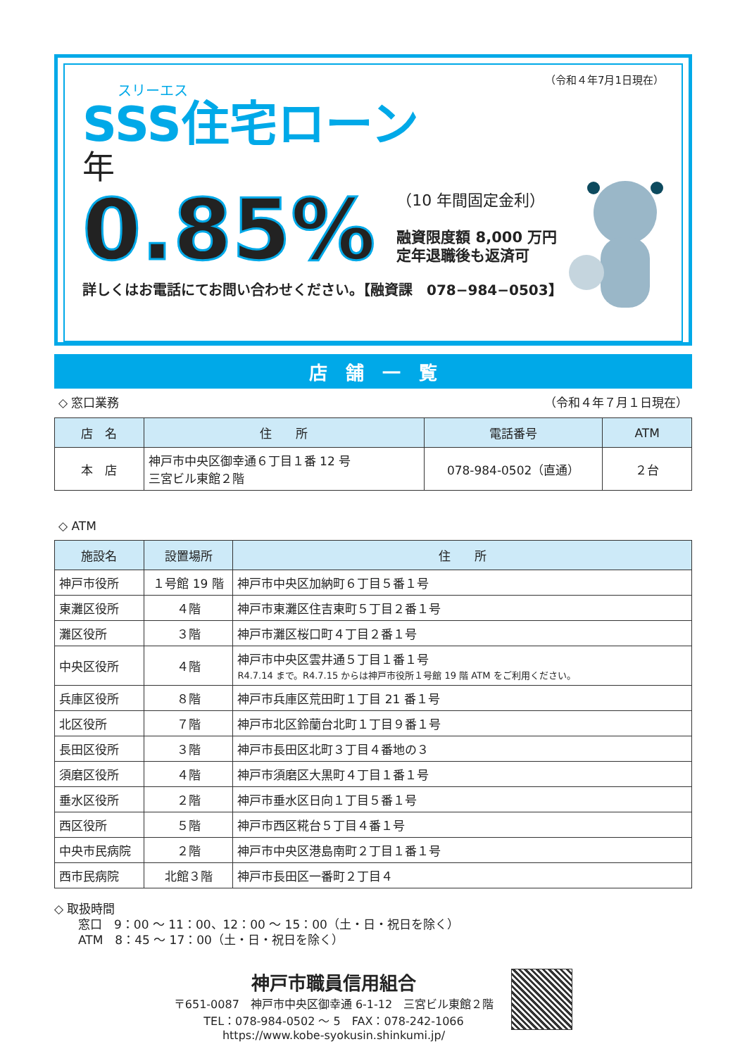（令和４年7月1日現在）
スリーエス
SSS住宅ローン
年
0.85%
（10 年間固定金利）
融資限度額 8,000 万円
定年退職後も返済可
詳しくはお電話にてお問い合わせください。【融資課　078−984−0503】
店　舗　一　覧
◇ 窓口業務 （令和４年７月１日現在）
| 店 名 | 住 所 | 電話番号 | ATM |
| --- | --- | --- | --- |
| 本 店 | 神戸市中央区御幸通６丁目１番 12 号 三宮ビル東館２階 | 078-984-0502（直通） | ２台 |
◇ ATM
| 施設名 | 設置場所 | 住 所 |
| --- | --- | --- |
| 神戸市役所 | １号館 19 階 | 神戸市中央区加納町６丁目５番１号 |
| 東灘区役所 | ４階 | 神戸市東灘区住吉東町５丁目２番１号 |
| 灘区役所 | ３階 | 神戸市灘区桜口町４丁目２番１号 |
| 中央区役所 | ４階 | 神戸市中央区雲井通５丁目１番１号 R4.7.14 まで。R4.7.15 からは神戸市役所１号館 19 階 ATM をご利用ください。 |
| 兵庫区役所 | ８階 | 神戸市兵庫区荒田町１丁目 21 番１号 |
| 北区役所 | ７階 | 神戸市北区鈴蘭台北町１丁目９番１号 |
| 長田区役所 | ３階 | 神戸市長田区北町３丁目４番地の３ |
| 須磨区役所 | ４階 | 神戸市須磨区大黒町４丁目１番１号 |
| 垂水区役所 | ２階 | 神戸市垂水区日向１丁目５番１号 |
| 西区役所 | ５階 | 神戸市西区糀台５丁目４番１号 |
| 中央市民病院 | ２階 | 神戸市中央区港島南町２丁目１番１号 |
| 西市民病院 | 北館３階 | 神戸市長田区一番町２丁目４ |
◇ 取扱時間
　　窓口　9：00 〜 11：00、12：00 〜 15：00（土・日・祝日を除く）
　　ATM　8：45 〜 17：00（土・日・祝日を除く）
神戸市職員信用組合
〒651-0087　神戸市中央区御幸通 6-1-12　三宮ビル東館２階
TEL：078-984-0502 〜 5　FAX：078-242-1066
https://www.kobe-syokusin.shinkumi.jp/